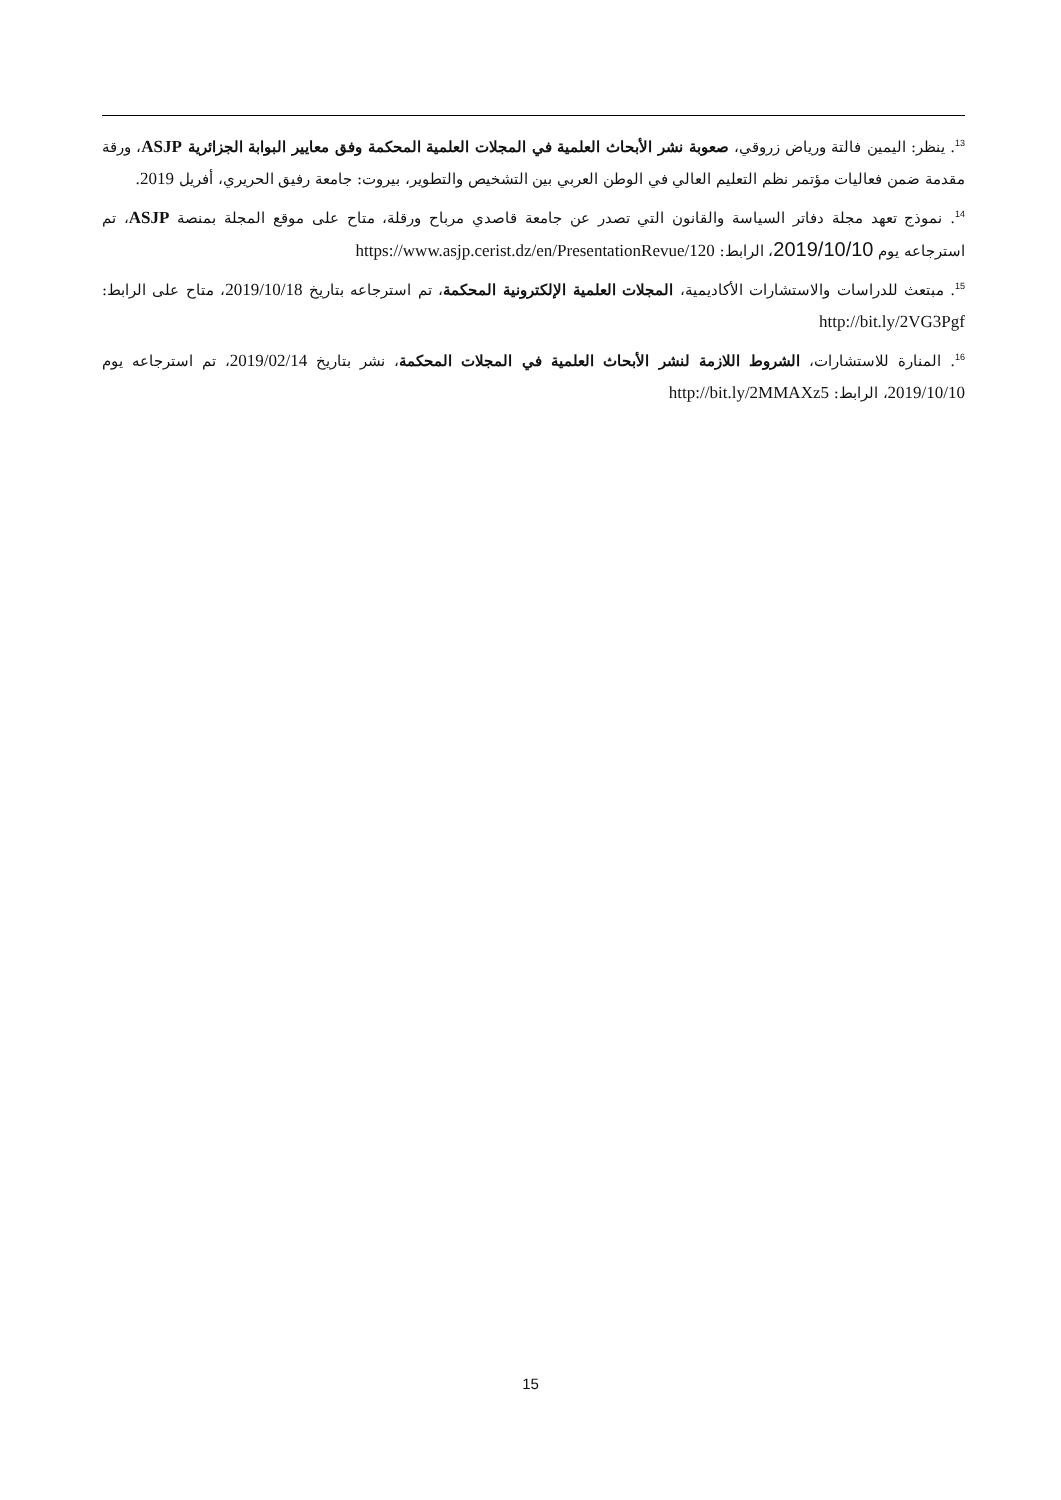<sup>13</sup>. ينظر: اليمين فالتة ورياض زروقي، صعوبة نشر الأبحاث العلمية في المجلات العلمية المحكمة وفق معايير البوابة الجزائرية ASJP، ورقة مقدمة ضمن فعاليات مؤتمر نظم التعليم العالي في الوطن العربي بين التشخيص والتطوير، بيروت: جامعة رفيق الحريري، أفريل 2019.
<sup>14</sup>. نموذج تعهد مجلة دفاتر السياسة والقانون التي تصدر عن جامعة قاصدي مرباح ورقلة، متاح على موقع المجلة بمنصة ASJP، تم استرجاعه يوم 2019/10/10، الرابط: https://www.asjp.cerist.dz/en/PresentationRevue/120
<sup>15</sup>. مبتعث للدراسات والاستشارات الأكاديمية، المجلات العلمية الإلكترونية المحكمة، تم استرجاعه بتاريخ 2019/10/18، متاح على الرابط: http://bit.ly/2VG3Pgf
<sup>16</sup>. المنارة للاستشارات، الشروط اللازمة لنشر الأبحاث العلمية في المجلات المحكمة، نشر بتاريخ 2019/02/14، تم استرجاعه يوم 2019/10/10، الرابط: http://bit.ly/2MMAXz5
15